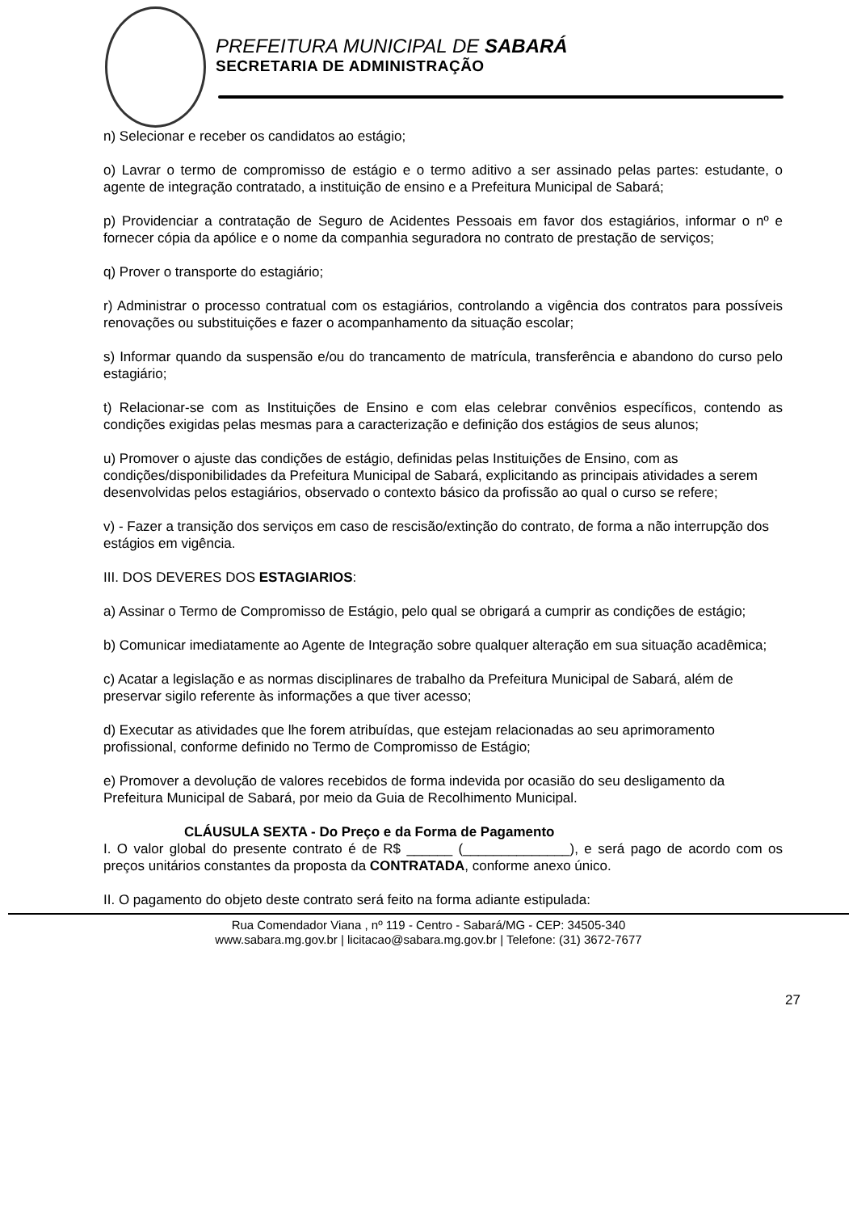PREFEITURA MUNICIPAL DE SABARÁ
SECRETARIA DE ADMINISTRAÇÃO
n) Selecionar e receber os candidatos ao estágio;
o) Lavrar o termo de compromisso de estágio e o termo aditivo a ser assinado pelas partes: estudante, o agente de integração contratado, a instituição de ensino e a Prefeitura Municipal de Sabará;
p) Providenciar a contratação de Seguro de Acidentes Pessoais em favor dos estagiários, informar o nº e fornecer cópia da apólice e o nome da companhia seguradora no contrato de prestação de serviços;
q) Prover o transporte do estagiário;
r) Administrar o processo contratual com os estagiários, controlando a vigência dos contratos para possíveis renovações ou substituições e fazer o acompanhamento da situação escolar;
s) Informar quando da suspensão e/ou do trancamento de matrícula, transferência e abandono do curso pelo estagiário;
t) Relacionar-se com as Instituições de Ensino e com elas celebrar convênios específicos, contendo as condições exigidas pelas mesmas para a caracterização e definição dos estágios de seus alunos;
u) Promover o ajuste das condições de estágio, definidas pelas Instituições de Ensino, com as condições/disponibilidades da Prefeitura Municipal de Sabará, explicitando as principais atividades a serem desenvolvidas pelos estagiários, observado o contexto básico da profissão ao qual o curso se refere;
v) - Fazer a transição dos serviços em caso de rescisão/extinção do contrato, de forma a não interrupção dos estágios em vigência.
III. DOS DEVERES DOS ESTAGIARIOS:
a) Assinar o Termo de Compromisso de Estágio, pelo qual se obrigará a cumprir as condições de estágio;
b) Comunicar imediatamente ao Agente de Integração sobre qualquer alteração em sua situação acadêmica;
c) Acatar a legislação e as normas disciplinares de trabalho da Prefeitura Municipal de Sabará, além de preservar sigilo referente às informações a que tiver acesso;
d) Executar as atividades que lhe forem atribuídas, que estejam relacionadas ao seu aprimoramento profissional, conforme definido no Termo de Compromisso de Estágio;
e) Promover a devolução de valores recebidos de forma indevida por ocasião do seu desligamento da Prefeitura Municipal de Sabará, por meio da Guia de Recolhimento Municipal.
CLÁUSULA SEXTA - Do Preço e da Forma de Pagamento
I. O valor global do presente contrato é de R$ ______ (______________), e será pago de acordo com os preços unitários constantes da proposta da CONTRATADA, conforme anexo único.
II. O pagamento do objeto deste contrato será feito na forma adiante estipulada:
Rua Comendador Viana , nº 119 - Centro - Sabará/MG - CEP: 34505-340
www.sabara.mg.gov.br | licitacao@sabara.mg.gov.br | Telefone: (31) 3672-7677
27